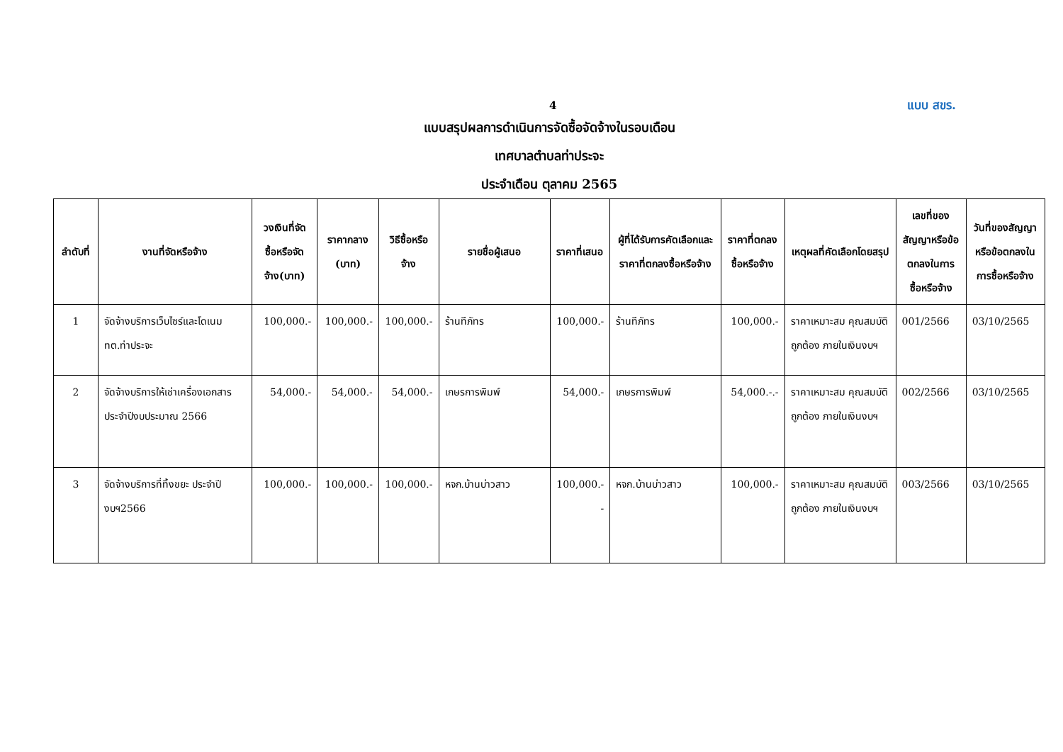4 แบบ สขร.
แบบสรุปผลการดำเนินการจัดซื้อจัดจ้างในรอบเดือน
เทศบาลตำบลท่าประจะ
ประจำเดือน ตุลาคม 2565
| ลำดับที่ | งานที่จัดหรือจ้าง | วงเงินที่จัดซื้อหรือจัดจ้าง(บาท) | ราคากลาง (บาท) | วิธีซื้อหรือจ้าง | รายชื่อผู้เสนอ | ราคาที่เสนอ | ผู้ที่ได้รับการคัดเลือกและราคาที่ตกลงซื้อหรือจ้าง | ราคาที่ตกลงซื้อหรือจ้าง | เหตุผลที่คัดเลือกโดยสรุป | เลขที่ของสัญญาหรือข้อตกลงในการซื้อหรือจ้าง | วันที่ของสัญญาหรือข้อตกลงในการซื้อหรือจ้าง |
| --- | --- | --- | --- | --- | --- | --- | --- | --- | --- | --- | --- |
| 1 | จัดจ้างบริการเว็บไซร์และโดเนม ทต.ท่าประจะ | 100,000.- | 100,000.- | 100,000.- | ร้านทีภัทร | 100,000.- | ร้านทีภัทร | 100,000.- | ราคาเหมาะสม คุณสมบัติถูกต้อง ภายในเงินงบฯ | 001/2566 | 03/10/2565 |
| 2 | จัดจ้างบริการให้เช่าเครื่องเอกสาร ประจำปีงบประมาณ 2566 | 54,000.- | 54,000.- | 54,000.- | เกษรการพิมพ์ | 54,000.- | เกษรการพิมพ์ | 54,000.-.- | ราคาเหมาะสม คุณสมบัติถูกต้อง ภายในเงินงบฯ | 002/2566 | 03/10/2565 |
| 3 | จัดจ้างบริการที่ทิ้งขยะ ประจำปีงบฯ2566 | 100,000.- | 100,000.- | 100,000.- | หจก.บ้านบ่าวสาว | 100,000.- - | หจก.บ้านบ่าวสาว | 100,000.- | ราคาเหมาะสม คุณสมบัติถูกต้อง ภายในเงินงบฯ | 003/2566 | 03/10/2565 |